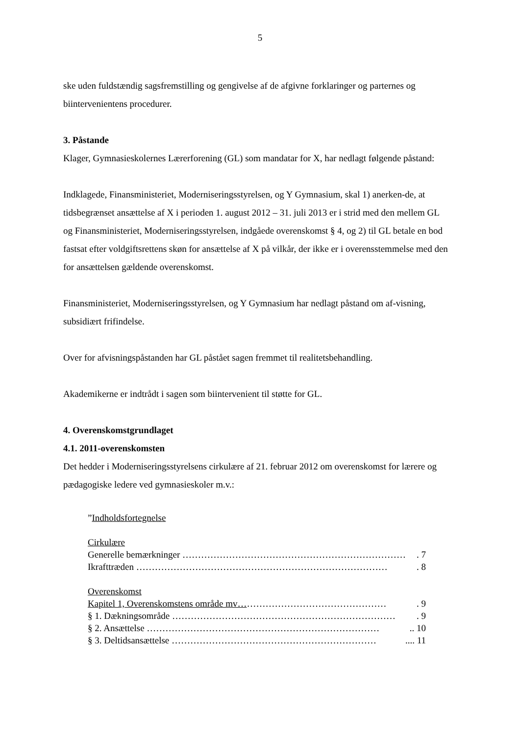5
ske uden fuldstændig sagsfremstilling og gengivelse af de afgivne forklaringer og parternes og biintervenientens procedurer.
3. Påstande
Klager, Gymnasieskolernes Lærerforening (GL) som mandatar for X, har nedlagt følgende påstand:
Indklagede, Finansministeriet, Moderniseringsstyrelsen, og Y Gymnasium, skal 1) anerken-de, at tidsbegrænset ansættelse af X i perioden 1. august 2012 – 31. juli 2013 er i strid med den mellem GL og Finansministeriet, Moderniseringsstyrelsen, indgåede overenskomst § 4, og 2) til GL betale en bod fastsat efter voldgiftsrettens skøn for ansættelse af X på vilkår, der ikke er i overensstemmelse med den for ansættelsen gældende overenskomst.
Finansministeriet, Moderniseringsstyrelsen, og Y Gymnasium har nedlagt påstand om af-visning, subsidiært frifindelse.
Over for afvisningspåstanden har GL påstået sagen fremmet til realitetsbehandling.
Akademikerne er indtrådt i sagen som biintervenient til støtte for GL.
4. Overenskomstgrundlaget
4.1. 2011-overenskomsten
Det hedder i Moderniseringsstyrelsens cirkulære af 21. februar 2012 om overenskomst for lærere og pædagogiske ledere ved gymnasieskoler m.v.:
”Indholdsfortegnelse
Cirkulære
Generelle bemærkninger ………………………………………………………………. 7
Ikrafttræden ………………………………………………………………………. 8
Overenskomst
Kapitel 1, Overenskomstens område mv… ………………………………………. 9
§ 1. Dækningsområde ………………………………………………………………. 9
§ 2. Ansættelse ………………………………………………………………….. 10
§ 3. Deltidsansættelse ………………………………………………………….... 11